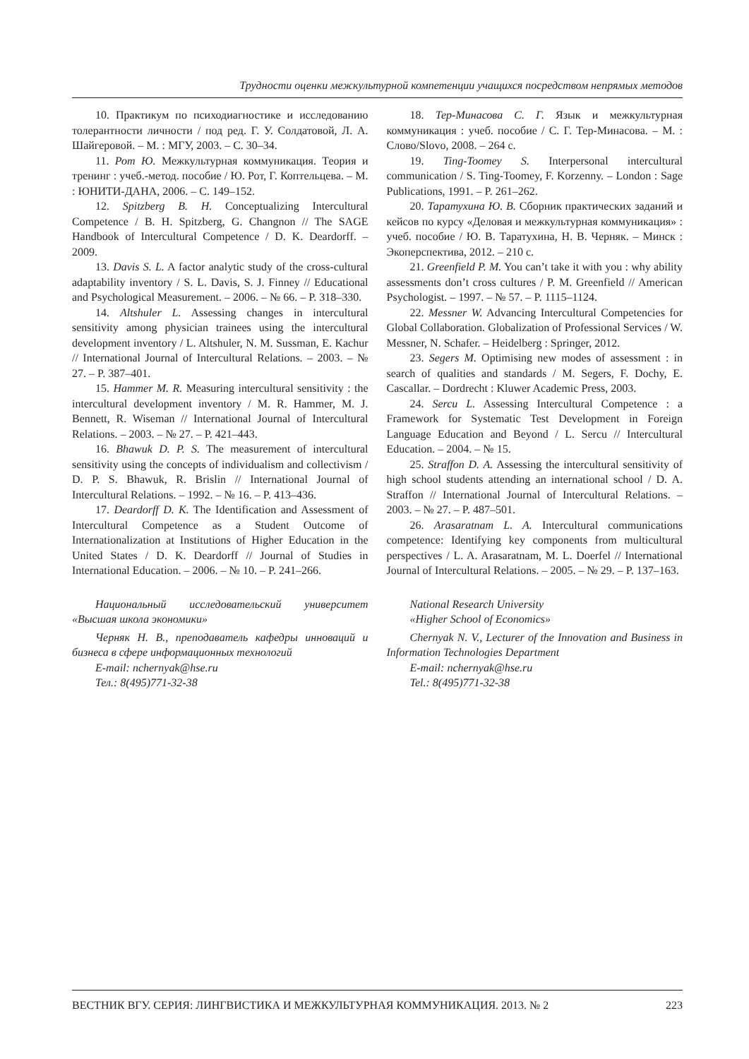Трудности оценки межкультурной компетенции учащихся посредством непрямых методов
10. Практикум по психодиагностике и исследованию толерантности личности / под ред. Г. У. Солдатовой, Л. А. Шайгеровой. – М. : МГУ, 2003. – С. 30–34.
11. Рот Ю. Межкультурная коммуникация. Теория и тренинг : учеб.-метод. пособие / Ю. Рот, Г. Коптельцева. – М. : ЮНИТИ-ДАНА, 2006. – С. 149–152.
12. Spitzberg B. H. Conceptualizing Intercultural Competence / B. H. Spitzberg, G. Changnon // The SAGE Handbook of Intercultural Competence / D. K. Deardorff. – 2009.
13. Davis S. L. A factor analytic study of the cross-cultural adaptability inventory / S. L. Davis, S. J. Finney // Educational and Psychological Measurement. – 2006. – № 66. – P. 318–330.
14. Altshuler L. Assessing changes in intercultural sensitivity among physician trainees using the intercultural development inventory / L. Altshuler, N. M. Sussman, E. Kachur // International Journal of Intercultural Relations. – 2003. – № 27. – P. 387–401.
15. Hammer M. R. Measuring intercultural sensitivity : the intercultural development inventory / M. R. Hammer, M. J. Bennett, R. Wiseman // International Journal of Intercultural Relations. – 2003. – № 27. – P. 421–443.
16. Bhawuk D. P. S. The measurement of intercultural sensitivity using the concepts of individualism and collectivism / D. P. S. Bhawuk, R. Brislin // International Journal of Intercultural Relations. – 1992. – № 16. – P. 413–436.
17. Deardorff D. K. The Identification and Assessment of Intercultural Competence as a Student Outcome of Internationalization at Institutions of Higher Education in the United States / D. K. Deardorff // Journal of Studies in International Education. – 2006. – № 10. – P. 241–266.
Национальный исследовательский университет «Высшая школа экономики»
Черняк Н. В., преподаватель кафедры инноваций и бизнеса в сфере информационных технологий
E-mail: nchernyak@hse.ru
Тел.: 8(495)771-32-38
18. Тер-Минасова С. Г. Язык и межкультурная коммуникация : учеб. пособие / С. Г. Тер-Минасова. – М. : Слово/Slovo, 2008. – 264 с.
19. Ting-Toomey S. Interpersonal intercultural communication / S. Ting-Toomey, F. Korzenny. – London : Sage Publications, 1991. – P. 261–262.
20. Таратухина Ю. В. Сборник практических заданий и кейсов по курсу «Деловая и межкультурная коммуникация» : учеб. пособие / Ю. В. Таратухина, Н. В. Черняк. – Минск : Экоперспектива, 2012. – 210 с.
21. Greenfield P. M. You can’t take it with you : why ability assessments don’t cross cultures / P. M. Greenfield // American Psychologist. – 1997. – № 57. – P. 1115–1124.
22. Messner W. Advancing Intercultural Competencies for Global Collaboration. Globalization of Professional Services / W. Messner, N. Schafer. – Heidelberg : Springer, 2012.
23. Segers M. Optimising new modes of assessment : in search of qualities and standards / M. Segers, F. Dochy, E. Cascallar. – Dordrecht : Kluwer Academic Press, 2003.
24. Sercu L. Assessing Intercultural Competence : a Framework for Systematic Test Development in Foreign Language Education and Beyond / L. Sercu // Intercultural Education. – 2004. – № 15.
25. Straffon D. A. Assessing the intercultural sensitivity of high school students attending an international school / D. A. Straffon // International Journal of Intercultural Relations. – 2003. – № 27. – P. 487–501.
26. Arasaratnam L. A. Intercultural communications competence: Identifying key components from multicultural perspectives / L. A. Arasaratnam, M. L. Doerfel // International Journal of Intercultural Relations. – 2005. – № 29. – P. 137–163.
National Research University
«Higher School of Economics»
Chernyak N. V., Lecturer of the Innovation and Business in Information Technologies Department
E-mail: nchernyak@hse.ru
Tel.: 8(495)771-32-38
ВЕСТНИК ВГУ. СЕРИЯ: ЛИНГВИСТИКА И МЕЖКУЛЬТУРНАЯ КОММУНИКАЦИЯ. 2013. № 2 223